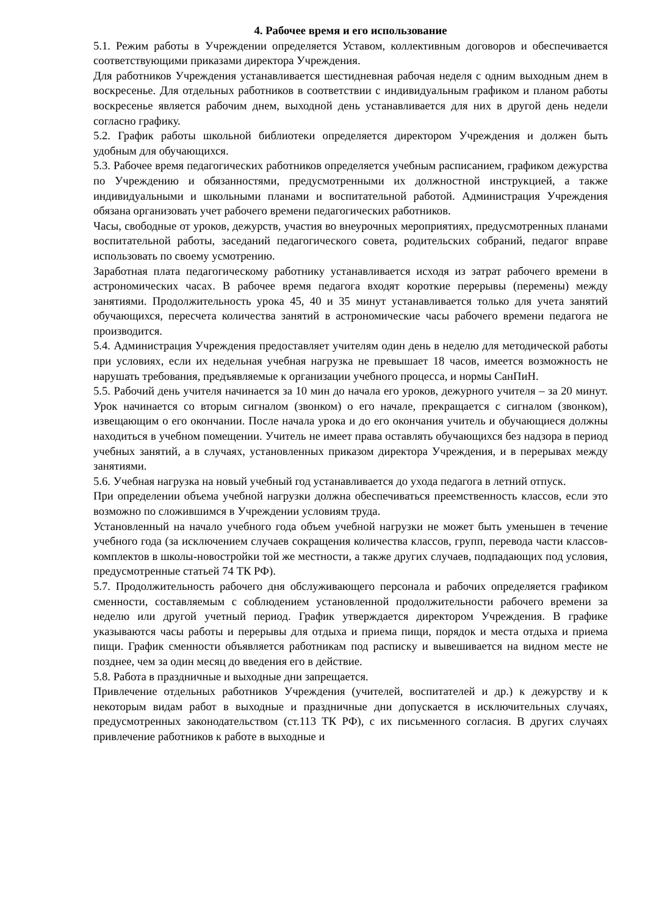4. Рабочее время и его использование
5.1. Режим работы в Учреждении определяется Уставом, коллективным договоров и обеспечивается соответствующими приказами директора Учреждения.
Для работников Учреждения устанавливается шестидневная рабочая неделя с одним выходным днем в воскресенье. Для отдельных работников в соответствии с индивидуальным графиком и планом работы воскресенье является рабочим днем, выходной день устанавливается для них в другой день недели согласно графику.
5.2. График работы школьной библиотеки определяется директором Учреждения и должен быть удобным для обучающихся.
5.3. Рабочее время педагогических работников определяется учебным расписанием, графиком дежурства по Учреждению и обязанностями, предусмотренными их должностной инструкцией, а также индивидуальными и школьными планами и воспитательной работой. Администрация Учреждения обязана организовать учет рабочего времени педагогических работников.
Часы, свободные от уроков, дежурств, участия во внеурочных мероприятиях, предусмотренных планами воспитательной работы, заседаний педагогического совета, родительских собраний, педагог вправе использовать по своему усмотрению.
Заработная плата педагогическому работнику устанавливается исходя из затрат рабочего времени в астрономических часах. В рабочее время педагога входят короткие перерывы (перемены) между занятиями. Продолжительность урока 45, 40 и 35 минут устанавливается только для учета занятий обучающихся, пересчета количества занятий в астрономические часы рабочего времени педагога не производится.
5.4. Администрация Учреждения предоставляет учителям один день в неделю для методической работы при условиях, если их недельная учебная нагрузка не превышает 18 часов, имеется возможность не нарушать требования, предъявляемые к организации учебного процесса, и нормы СанПиН.
5.5. Рабочий день учителя начинается за 10 мин до начала его уроков, дежурного учителя – за 20 минут. Урок начинается со вторым сигналом (звонком) о его начале, прекращается с сигналом (звонком), извещающим о его окончании. После начала урока и до его окончания учитель и обучающиеся должны находиться в учебном помещении. Учитель не имеет права оставлять обучающихся без надзора в период учебных занятий, а в случаях, установленных приказом директора Учреждения, и в перерывах между занятиями.
5.6. Учебная нагрузка на новый учебный год устанавливается до ухода педагога в летний отпуск.
При определении объема учебной нагрузки должна обеспечиваться преемственность классов, если это возможно по сложившимся в Учреждении условиям труда.
Установленный на начало учебного года объем учебной нагрузки не может быть уменьшен в течение учебного года (за исключением случаев сокращения количества классов, групп, перевода части классов-комплектов в школы-новостройки той же местности, а также других случаев, подпадающих под условия, предусмотренные статьей 74 ТК РФ).
5.7. Продолжительность рабочего дня обслуживающего персонала и рабочих определяется графиком сменности, составляемым с соблюдением установленной продолжительности рабочего времени за неделю или другой учетный период. График утверждается директором Учреждения. В графике указываются часы работы и перерывы для отдыха и приема пищи, порядок и места отдыха и приема пищи. График сменности объявляется работникам под расписку и вывешивается на видном месте не позднее, чем за один месяц до введения его в действие.
5.8. Работа в праздничные и выходные дни запрещается.
Привлечение отдельных работников Учреждения (учителей, воспитателей и др.) к дежурству и к некоторым видам работ в выходные и праздничные дни допускается в исключительных случаях, предусмотренных законодательством (ст.113 ТК РФ), с их письменного согласия. В других случаях привлечение работников к работе в выходные и